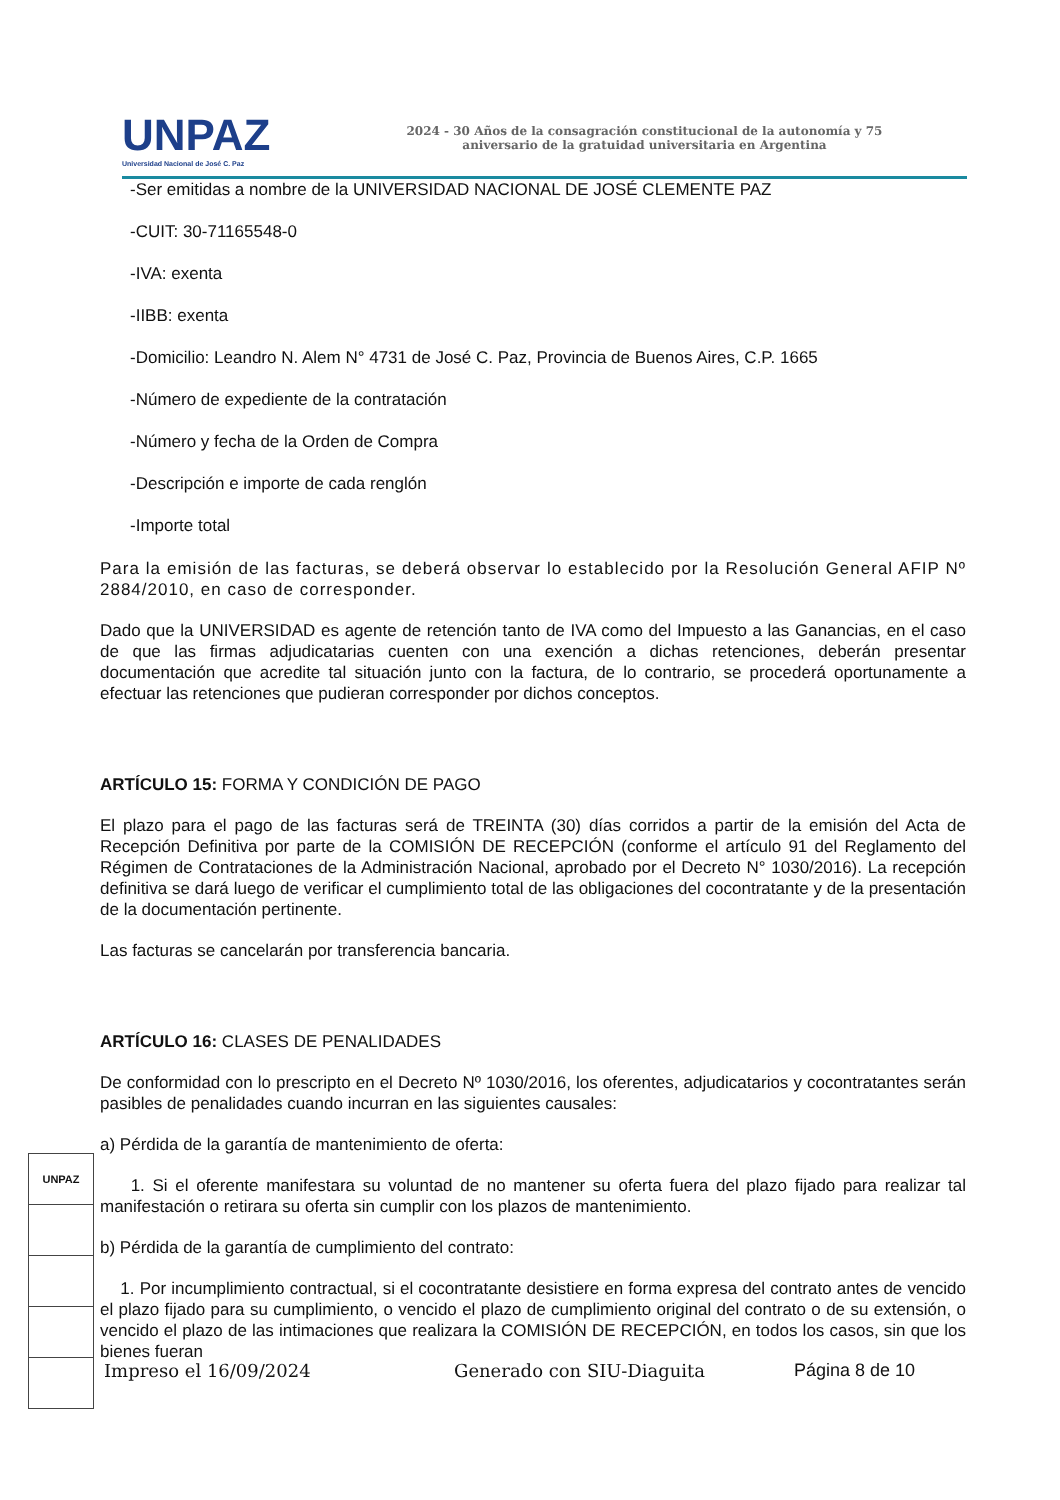UNPAZ
Universidad Nacional de José C. Paz
2024 - 30 Años de la consagración constitucional de la autonomía y 75
aniversario de la gratuidad universitaria en Argentina
-Ser emitidas a nombre de la UNIVERSIDAD NACIONAL DE JOSÉ CLEMENTE PAZ
-CUIT: 30-71165548-0
-IVA: exenta
-IIBB: exenta
-Domicilio: Leandro N. Alem N° 4731 de José C. Paz, Provincia de Buenos Aires, C.P. 1665
-Número de expediente de la contratación
-Número y fecha de la Orden de Compra
-Descripción e importe de cada renglón
-Importe total
Para la emisión de las facturas, se deberá observar lo establecido por la Resolución General AFIP Nº 2884/2010, en caso de corresponder.
Dado que la UNIVERSIDAD es agente de retención tanto de IVA como del Impuesto a las Ganancias, en el caso de que las firmas adjudicatarias cuenten con una exención a dichas retenciones, deberán presentar documentación que acredite tal situación junto con la factura, de lo contrario, se procederá oportunamente a efectuar las retenciones que pudieran corresponder por dichos conceptos.
ARTÍCULO 15: FORMA Y CONDICIÓN DE PAGO
El plazo para el pago de las facturas será de TREINTA (30) días corridos a partir de la emisión del Acta de Recepción Definitiva por parte de la COMISIÓN DE RECEPCIÓN (conforme el artículo 91 del Reglamento del Régimen de Contrataciones de la Administración Nacional, aprobado por el Decreto N° 1030/2016). La recepción definitiva se dará luego de verificar el cumplimiento total de las obligaciones del cocontratante y de la presentación de la documentación pertinente.
Las facturas se cancelarán por transferencia bancaria.
ARTÍCULO 16: CLASES DE PENALIDADES
De conformidad con lo prescripto en el Decreto Nº 1030/2016, los oferentes, adjudicatarios y cocontratantes serán pasibles de penalidades cuando incurran en las siguientes causales:
a) Pérdida de la garantía de mantenimiento de oferta:
1. Si el oferente manifestara su voluntad de no mantener su oferta fuera del plazo fijado para realizar tal manifestación o retirara su oferta sin cumplir con los plazos de mantenimiento.
b) Pérdida de la garantía de cumplimiento del contrato:
1. Por incumplimiento contractual, si el cocontratante desistiere en forma expresa del contrato antes de vencido el plazo fijado para su cumplimiento, o vencido el plazo de cumplimiento original del contrato o de su extensión, o vencido el plazo de las intimaciones que realizara la COMISIÓN DE RECEPCIÓN, en todos los casos, sin que los bienes fueran
UNPAZ
Impreso el 16/09/2024 Generado con SIU-Diaguita Página 8 de 10